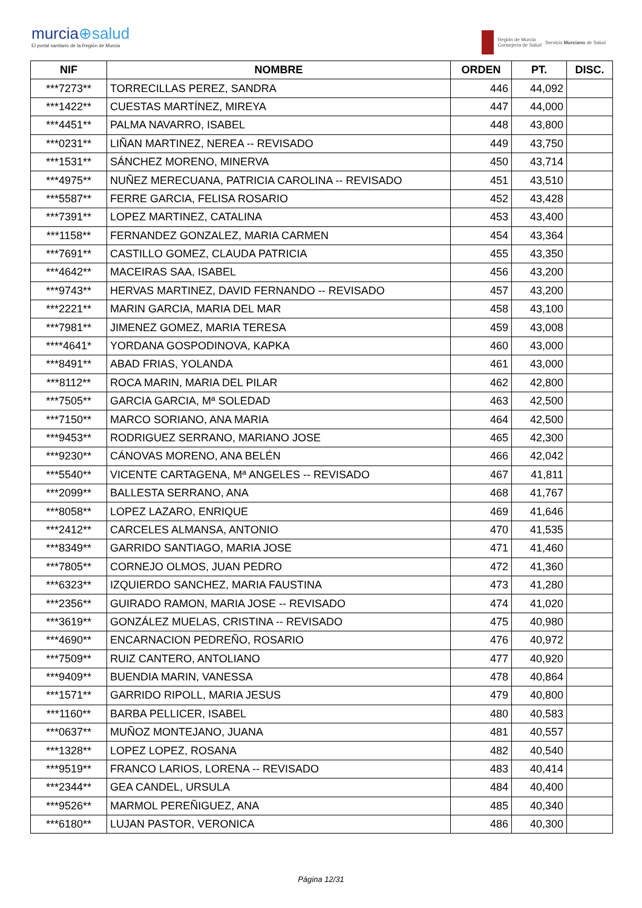murcia⊕salud
El portal sanitario de la Región de Murcia
Región de Murcia
Consejería de Salud
Servicio Murciano de Salud
| NIF | NOMBRE | ORDEN | PT. | DISC. |
| --- | --- | --- | --- | --- |
| ***7273** | TORRECILLAS PEREZ, SANDRA | 446 | 44,092 | |
| ***1422** | CUESTAS MARTÍNEZ, MIREYA | 447 | 44,000 | |
| ***4451** | PALMA NAVARRO, ISABEL | 448 | 43,800 | |
| ***0231** | LIÑAN MARTINEZ, NEREA -- REVISADO | 449 | 43,750 | |
| ***1531** | SÁNCHEZ MORENO, MINERVA | 450 | 43,714 | |
| ***4975** | NUÑEZ MERECUANA, PATRICIA CAROLINA -- REVISADO | 451 | 43,510 | |
| ***5587** | FERRE GARCIA, FELISA ROSARIO | 452 | 43,428 | |
| ***7391** | LOPEZ MARTINEZ, CATALINA | 453 | 43,400 | |
| ***1158** | FERNANDEZ GONZALEZ, MARIA CARMEN | 454 | 43,364 | |
| ***7691** | CASTILLO GOMEZ, CLAUDA PATRICIA | 455 | 43,350 | |
| ***4642** | MACEIRAS SAA, ISABEL | 456 | 43,200 | |
| ***9743** | HERVAS MARTINEZ, DAVID FERNANDO -- REVISADO | 457 | 43,200 | |
| ***2221** | MARIN GARCIA, MARIA DEL MAR | 458 | 43,100 | |
| ***7981** | JIMENEZ GOMEZ, MARIA TERESA | 459 | 43,008 | |
| ****4641* | YORDANA GOSPODINOVA, KAPKA | 460 | 43,000 | |
| ***8491** | ABAD FRIAS, YOLANDA | 461 | 43,000 | |
| ***8112** | ROCA MARIN, MARIA DEL PILAR | 462 | 42,800 | |
| ***7505** | GARCIA GARCIA, Mª SOLEDAD | 463 | 42,500 | |
| ***7150** | MARCO SORIANO, ANA MARIA | 464 | 42,500 | |
| ***9453** | RODRIGUEZ SERRANO, MARIANO JOSE | 465 | 42,300 | |
| ***9230** | CÁNOVAS MORENO, ANA BELÉN | 466 | 42,042 | |
| ***5540** | VICENTE CARTAGENA, Mª ANGELES -- REVISADO | 467 | 41,811 | |
| ***2099** | BALLESTA SERRANO, ANA | 468 | 41,767 | |
| ***8058** | LOPEZ LAZARO, ENRIQUE | 469 | 41,646 | |
| ***2412** | CARCELES ALMANSA, ANTONIO | 470 | 41,535 | |
| ***8349** | GARRIDO SANTIAGO, MARIA JOSE | 471 | 41,460 | |
| ***7805** | CORNEJO OLMOS, JUAN PEDRO | 472 | 41,360 | |
| ***6323** | IZQUIERDO SANCHEZ, MARIA FAUSTINA | 473 | 41,280 | |
| ***2356** | GUIRADO RAMON, MARIA JOSE -- REVISADO | 474 | 41,020 | |
| ***3619** | GONZÁLEZ MUELAS, CRISTINA -- REVISADO | 475 | 40,980 | |
| ***4690** | ENCARNACION PEDREÑO, ROSARIO | 476 | 40,972 | |
| ***7509** | RUIZ CANTERO, ANTOLIANO | 477 | 40,920 | |
| ***9409** | BUENDIA MARIN, VANESSA | 478 | 40,864 | |
| ***1571** | GARRIDO RIPOLL, MARIA JESUS | 479 | 40,800 | |
| ***1160** | BARBA PELLICER, ISABEL | 480 | 40,583 | |
| ***0637** | MUÑOZ MONTEJANO, JUANA | 481 | 40,557 | |
| ***1328** | LOPEZ LOPEZ, ROSANA | 482 | 40,540 | |
| ***9519** | FRANCO LARIOS, LORENA -- REVISADO | 483 | 40,414 | |
| ***2344** | GEA CANDEL, URSULA | 484 | 40,400 | |
| ***9526** | MARMOL PEREÑIGUEZ, ANA | 485 | 40,340 | |
| ***6180** | LUJAN PASTOR, VERONICA | 486 | 40,300 | |
Página 12/31